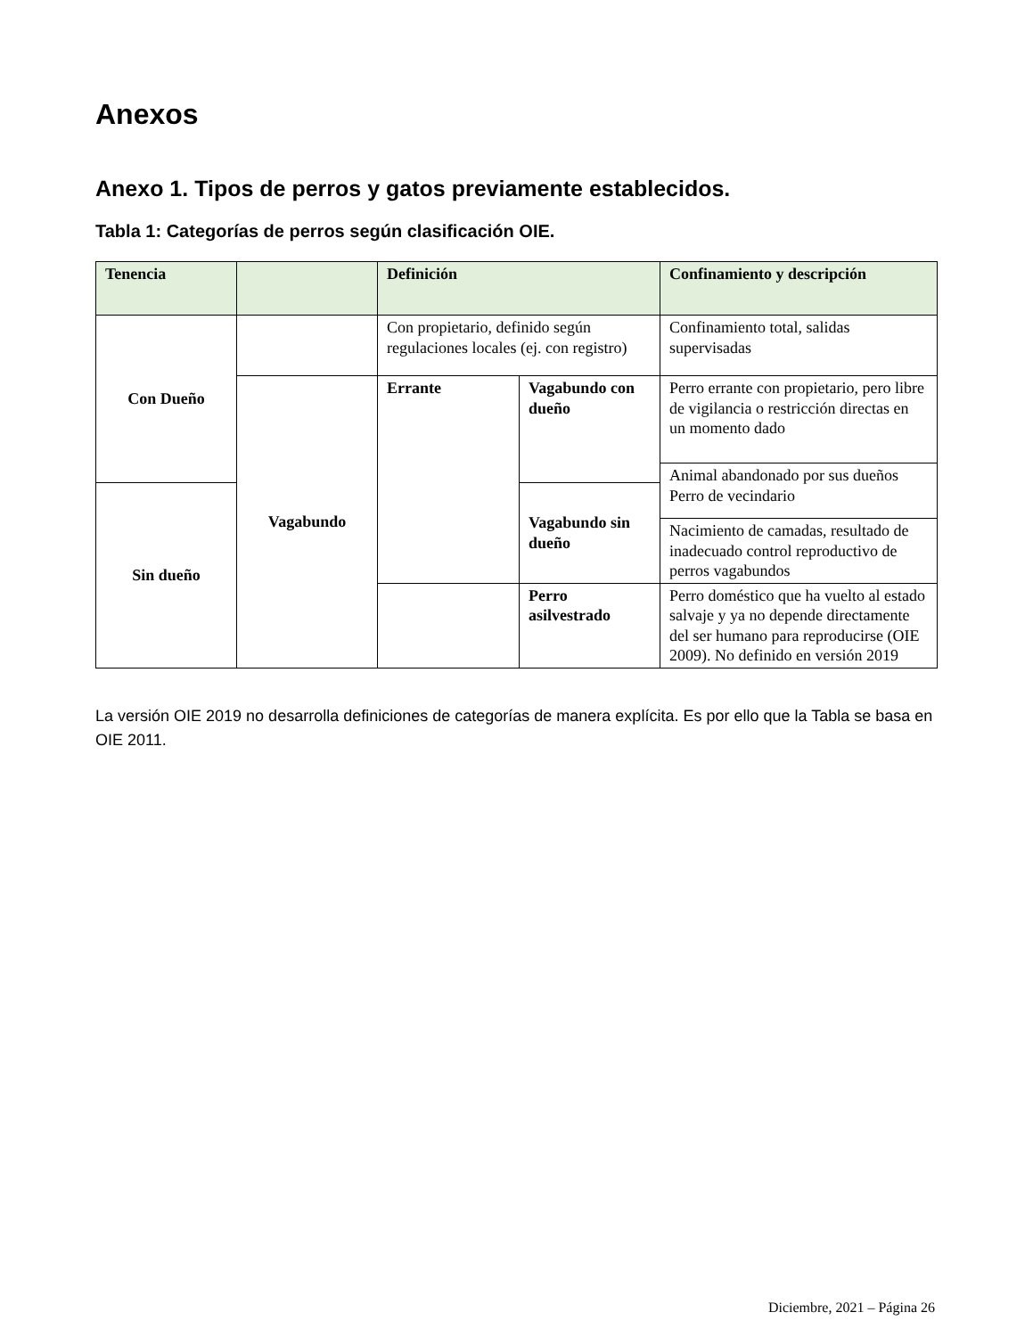Anexos
Anexo 1. Tipos de perros y gatos previamente establecidos.
Tabla 1: Categorías de perros según clasificación OIE.
| Tenencia | | Definición | | Confinamiento y descripción |
| --- | --- | --- | --- | --- |
| Con Dueño | | Con propietario, definido según regulaciones locales (ej. con registro) | | Confinamiento total, salidas supervisadas |
| | Vagabundo | Errante | Vagabundo con dueño | Perro errante con propietario, pero libre de vigilancia o restricción directas en un momento dado |
| | | | | Animal abandonado por sus dueños Perro de vecindario |
| Sin dueño | | | Vagabundo sin dueño | |
| | | | | Nacimiento de camadas, resultado de inadecuado control reproductivo de perros vagabundos |
| | | | Perro asilvestrado | Perro doméstico que ha vuelto al estado salvaje y ya no depende directamente del ser humano para reproducirse (OIE 2009). No definido en versión 2019 |
La versión OIE 2019 no desarrolla definiciones de categorías de manera explícita. Es por ello que la Tabla se basa en OIE 2011.
Diciembre, 2021 – Página 26